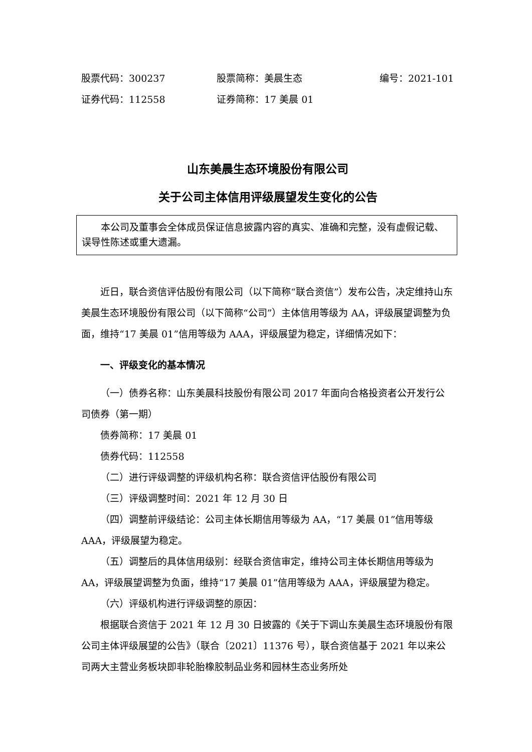股票代码：300237 股票简称：美晨生态 编号：2021-101
证券代码：112558 证券简称：17 美晨 01
山东美晨生态环境股份有限公司
关于公司主体信用评级展望发生变化的公告
本公司及董事会全体成员保证信息披露内容的真实、准确和完整，没有虚假记载、误导性陈述或重大遗漏。
近日，联合资信评估股份有限公司（以下简称“联合资信”）发布公告，决定维持山东美晨生态环境股份有限公司（以下简称“公司”）主体信用等级为 AA，评级展望调整为负面，维持“17 美晨 01”信用等级为 AAA，评级展望为稳定，详细情况如下：
一、评级变化的基本情况
（一）债券名称：山东美晨科技股份有限公司 2017 年面向合格投资者公开发行公司债券（第一期）
债券简称：17 美晨 01
债券代码：112558
（二）进行评级调整的评级机构名称：联合资信评估股份有限公司
（三）评级调整时间：2021 年 12 月 30 日
（四）调整前评级结论：公司主体长期信用等级为 AA，“17 美晨 01”信用等级 AAA，评级展望为稳定。
（五）调整后的具体信用级别：经联合资信审定，维持公司主体长期信用等级为 AA，评级展望调整为负面，维持“17 美晨 01”信用等级为 AAA，评级展望为稳定。
（六）评级机构进行评级调整的原因：
根据联合资信于 2021 年 12 月 30 日披露的《关于下调山东美晨生态环境股份有限公司主体评级展望的公告》（联合〔2021〕11376 号），联合资信基于 2021 年以来公司两大主营业务板块即非轮胎橡胶制品业务和园林生态业务所处